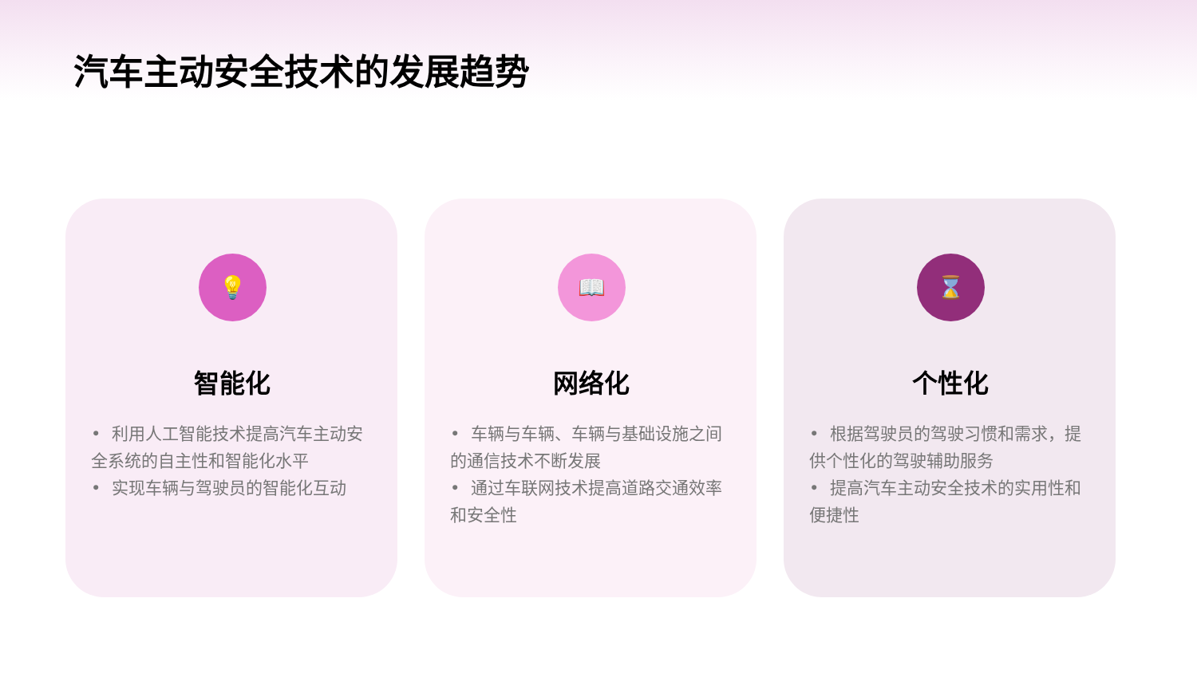汽车主动安全技术的发展趋势
💡
智能化
• 利用人工智能技术提高汽车主动安全系统的自主性和智能化水平
• 实现车辆与驾驶员的智能化互动
📖
网络化
• 车辆与车辆、车辆与基础设施之间的通信技术不断发展
• 通过车联网技术提高道路交通效率和安全性
⌛
个性化
• 根据驾驶员的驾驶习惯和需求，提供个性化的驾驶辅助服务
• 提高汽车主动安全技术的实用性和便捷性